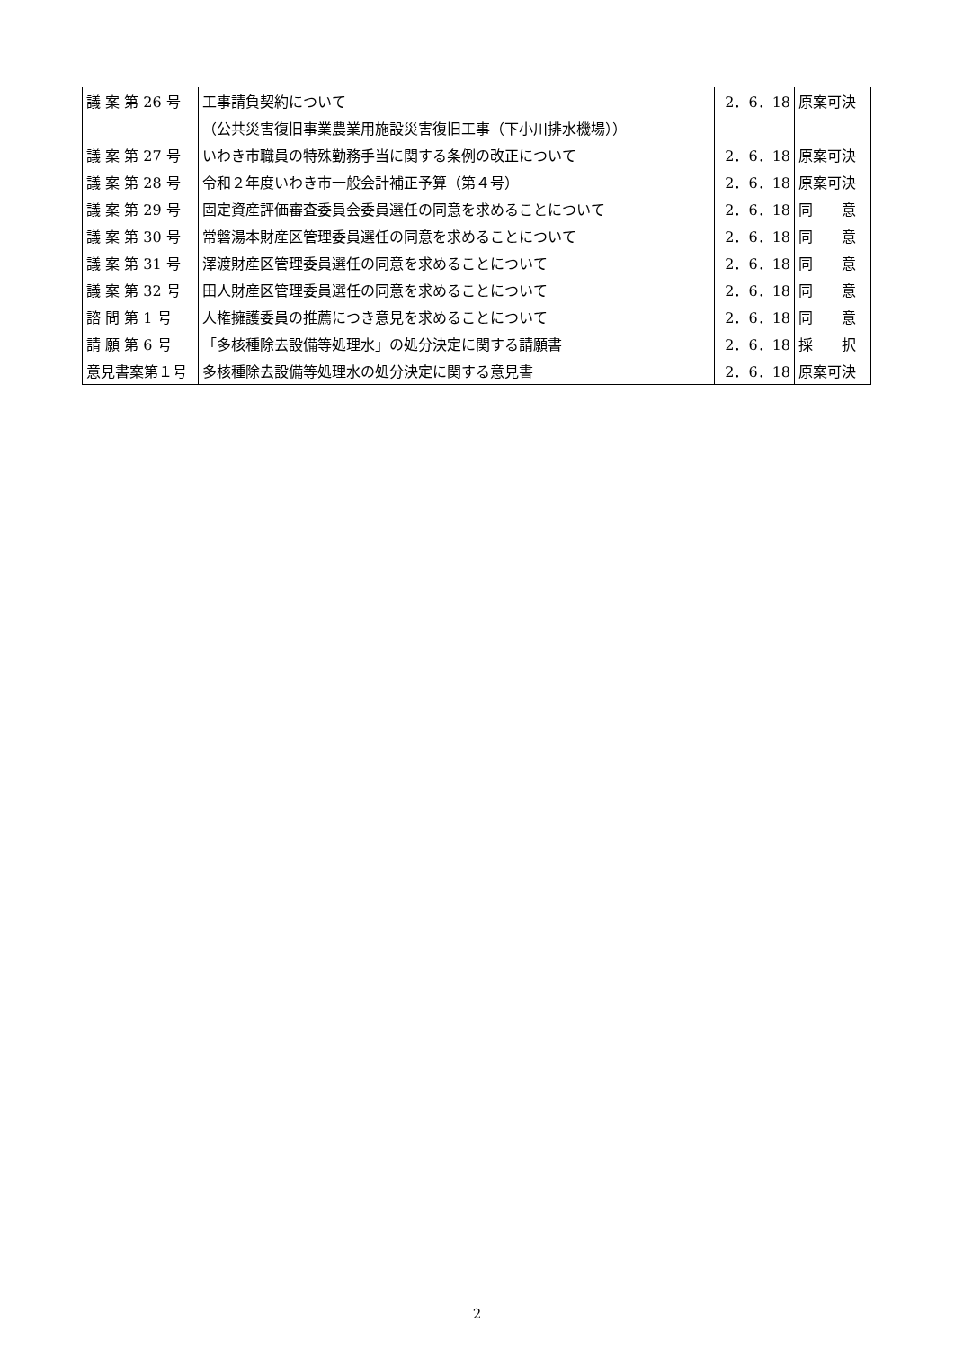| 議 案 第 26 号 | 工事請負契約について | 2．6．18 | 原案可決 |
| | （公共災害復旧事業農業用施設災害復旧工事（下小川排水機場）） | | |
| 議 案 第 27 号 | いわき市職員の特殊勤務手当に関する条例の改正について | 2．6．18 | 原案可決 |
| 議 案 第 28 号 | 令和２年度いわき市一般会計補正予算（第４号） | 2．6．18 | 原案可決 |
| 議 案 第 29 号 | 固定資産評価審査委員会委員選任の同意を求めることについて | 2．6．18 | 同 意 |
| 議 案 第 30 号 | 常磐湯本財産区管理委員選任の同意を求めることについて | 2．6．18 | 同 意 |
| 議 案 第 31 号 | 澤渡財産区管理委員選任の同意を求めることについて | 2．6．18 | 同 意 |
| 議 案 第 32 号 | 田人財産区管理委員選任の同意を求めることについて | 2．6．18 | 同 意 |
| 諮 問 第 1 号 | 人権擁護委員の推薦につき意見を求めることについて | 2．6．18 | 同 意 |
| 請 願 第 6 号 | 「多核種除去設備等処理水」の処分決定に関する請願書 | 2．6．18 | 採 択 |
| 意見書案第１号 | 多核種除去設備等処理水の処分決定に関する意見書 | 2．6．18 | 原案可決 |
2